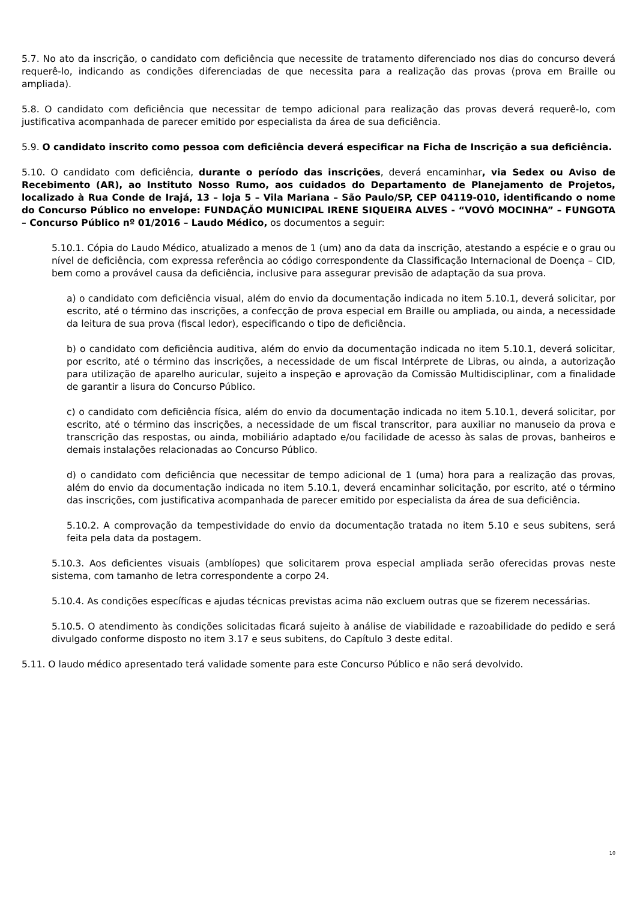5.7. No ato da inscrição, o candidato com deficiência que necessite de tratamento diferenciado nos dias do concurso deverá requerê-lo, indicando as condições diferenciadas de que necessita para a realização das provas (prova em Braille ou ampliada).
5.8. O candidato com deficiência que necessitar de tempo adicional para realização das provas deverá requerê-lo, com justificativa acompanhada de parecer emitido por especialista da área de sua deficiência.
5.9. O candidato inscrito como pessoa com deficiência deverá especificar na Ficha de Inscrição a sua deficiência.
5.10. O candidato com deficiência, durante o período das inscrições, deverá encaminhar, via Sedex ou Aviso de Recebimento (AR), ao Instituto Nosso Rumo, aos cuidados do Departamento de Planejamento de Projetos, localizado à Rua Conde de Irajá, 13 – loja 5 – Vila Mariana – São Paulo/SP, CEP 04119-010, identificando o nome do Concurso Público no envelope: FUNDAÇÃO MUNICIPAL IRENE SIQUEIRA ALVES - “VOVÓ MOCINHA” – FUNGOTA – Concurso Público nº 01/2016 – Laudo Médico, os documentos a seguir:
5.10.1. Cópia do Laudo Médico, atualizado a menos de 1 (um) ano da data da inscrição, atestando a espécie e o grau ou nível de deficiência, com expressa referência ao código correspondente da Classificação Internacional de Doença – CID, bem como a provável causa da deficiência, inclusive para assegurar previsão de adaptação da sua prova.
a) o candidato com deficiência visual, além do envio da documentação indicada no item 5.10.1, deverá solicitar, por escrito, até o término das inscrições, a confecção de prova especial em Braille ou ampliada, ou ainda, a necessidade da leitura de sua prova (fiscal ledor), especificando o tipo de deficiência.
b) o candidato com deficiência auditiva, além do envio da documentação indicada no item 5.10.1, deverá solicitar, por escrito, até o término das inscrições, a necessidade de um fiscal Intérprete de Libras, ou ainda, a autorização para utilização de aparelho auricular, sujeito a inspeção e aprovação da Comissão Multidisciplinar, com a finalidade de garantir a lisura do Concurso Público.
c) o candidato com deficiência física, além do envio da documentação indicada no item 5.10.1, deverá solicitar, por escrito, até o término das inscrições, a necessidade de um fiscal transcritor, para auxiliar no manuseio da prova e transcrição das respostas, ou ainda, mobiliário adaptado e/ou facilidade de acesso às salas de provas, banheiros e demais instalações relacionadas ao Concurso Público.
d) o candidato com deficiência que necessitar de tempo adicional de 1 (uma) hora para a realização das provas, além do envio da documentação indicada no item 5.10.1, deverá encaminhar solicitação, por escrito, até o término das inscrições, com justificativa acompanhada de parecer emitido por especialista da área de sua deficiência.
5.10.2. A comprovação da tempestividade do envio da documentação tratada no item 5.10 e seus subitens, será feita pela data da postagem.
5.10.3. Aos deficientes visuais (amblíopes) que solicitarem prova especial ampliada serão oferecidas provas neste sistema, com tamanho de letra correspondente a corpo 24.
5.10.4. As condições específicas e ajudas técnicas previstas acima não excluem outras que se fizerem necessárias.
5.10.5. O atendimento às condições solicitadas ficará sujeito à análise de viabilidade e razoabilidade do pedido e será divulgado conforme disposto no item 3.17 e seus subitens, do Capítulo 3 deste edital.
5.11. O laudo médico apresentado terá validade somente para este Concurso Público e não será devolvido.
10